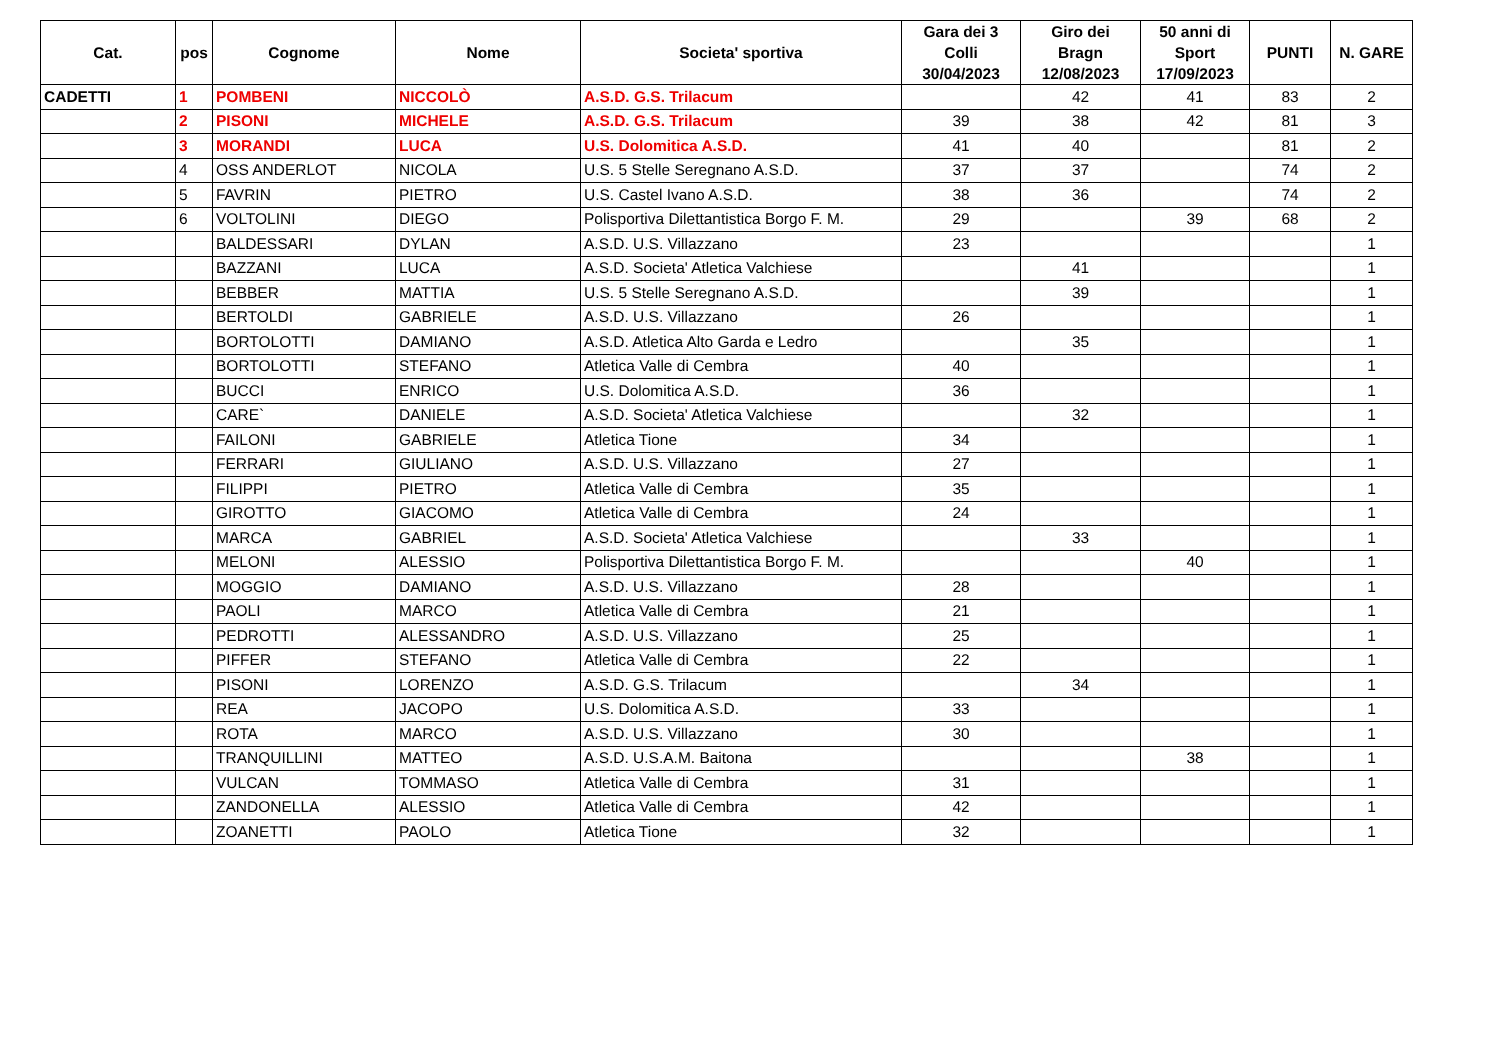| Cat. | pos | Cognome | Nome | Societa' sportiva | Gara dei 3 Colli 30/04/2023 | Giro dei Bragn 12/08/2023 | 50 anni di Sport 17/09/2023 | PUNTI | N. GARE |
| --- | --- | --- | --- | --- | --- | --- | --- | --- | --- |
| CADETTI | 1 | POMBENI | NICCOLÒ | A.S.D. G.S. Trilacum | | 42 | 41 | 83 | 2 |
| | 2 | PISONI | MICHELE | A.S.D. G.S. Trilacum | 39 | 38 | 42 | 81 | 3 |
| | 3 | MORANDI | LUCA | U.S. Dolomitica A.S.D. | 41 | 40 | | 81 | 2 |
| | 4 | OSS ANDERLOT | NICOLA | U.S. 5 Stelle Seregnano A.S.D. | 37 | 37 | | 74 | 2 |
| | 5 | FAVRIN | PIETRO | U.S. Castel Ivano A.S.D. | 38 | 36 | | 74 | 2 |
| | 6 | VOLTOLINI | DIEGO | Polisportiva Dilettantistica Borgo F. M. | 29 | | 39 | 68 | 2 |
| | | BALDESSARI | DYLAN | A.S.D. U.S. Villazzano | 23 | | | | 1 |
| | | BAZZANI | LUCA | A.S.D. Societa' Atletica Valchiese | | 41 | | | 1 |
| | | BEBBER | MATTIA | U.S. 5 Stelle Seregnano A.S.D. | | 39 | | | 1 |
| | | BERTOLDI | GABRIELE | A.S.D. U.S. Villazzano | 26 | | | | 1 |
| | | BORTOLOTTI | DAMIANO | A.S.D. Atletica Alto Garda e Ledro | | 35 | | | 1 |
| | | BORTOLOTTI | STEFANO | Atletica Valle di Cembra | 40 | | | | 1 |
| | | BUCCI | ENRICO | U.S. Dolomitica A.S.D. | 36 | | | | 1 |
| | | CARE` | DANIELE | A.S.D. Societa' Atletica Valchiese | | 32 | | | 1 |
| | | FAILONI | GABRIELE | Atletica Tione | 34 | | | | 1 |
| | | FERRARI | GIULIANO | A.S.D. U.S. Villazzano | 27 | | | | 1 |
| | | FILIPPI | PIETRO | Atletica Valle di Cembra | 35 | | | | 1 |
| | | GIROTTO | GIACOMO | Atletica Valle di Cembra | 24 | | | | 1 |
| | | MARCA | GABRIEL | A.S.D. Societa' Atletica Valchiese | | 33 | | | 1 |
| | | MELONI | ALESSIO | Polisportiva Dilettantistica Borgo F. M. | | | 40 | | 1 |
| | | MOGGIO | DAMIANO | A.S.D. U.S. Villazzano | 28 | | | | 1 |
| | | PAOLI | MARCO | Atletica Valle di Cembra | 21 | | | | 1 |
| | | PEDROTTI | ALESSANDRO | A.S.D. U.S. Villazzano | 25 | | | | 1 |
| | | PIFFER | STEFANO | Atletica Valle di Cembra | 22 | | | | 1 |
| | | PISONI | LORENZO | A.S.D. G.S. Trilacum | | 34 | | | 1 |
| | | REA | JACOPO | U.S. Dolomitica A.S.D. | 33 | | | | 1 |
| | | ROTA | MARCO | A.S.D. U.S. Villazzano | 30 | | | | 1 |
| | | TRANQUILLINI | MATTEO | A.S.D. U.S.A.M. Baitona | | | 38 | | 1 |
| | | VULCAN | TOMMASO | Atletica Valle di Cembra | 31 | | | | 1 |
| | | ZANDONELLA | ALESSIO | Atletica Valle di Cembra | 42 | | | | 1 |
| | | ZOANETTI | PAOLO | Atletica Tione | 32 | | | | 1 |